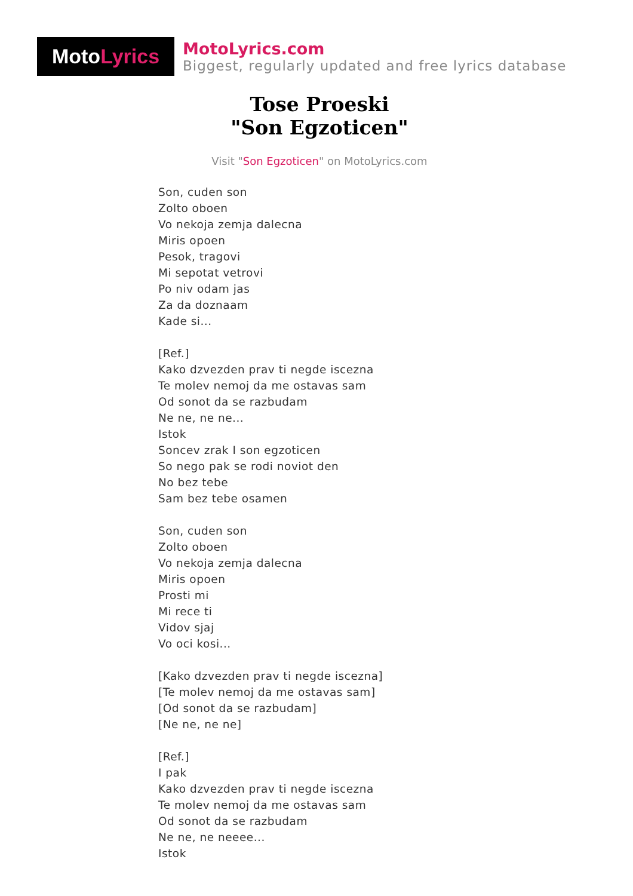Moto Lyrics
MotoLyrics.com
Biggest, regularly updated and free lyrics database
Tose Proeski
"Son Egzoticen"
Visit "Son Egzoticen" on MotoLyrics.com
Son, cuden son
Zolto oboen
Vo nekoja zemja dalecna
Miris opoen
Pesok, tragovi
Mi sepotat vetrovi
Po niv odam jas
Za da doznaam
Kade si...
[Ref.]
Kako dzvezden prav ti negde iscezna
Te molev nemoj da me ostavas sam
Od sonot da se razbudam
Ne ne, ne ne...
Istok
Soncev zrak I son egzoticen
So nego pak se rodi noviot den
No bez tebe
Sam bez tebe osamen
Son, cuden son
Zolto oboen
Vo nekoja zemja dalecna
Miris opoen
Prosti mi
Mi rece ti
Vidov sjaj
Vo oci kosi...
[Kako dzvezden prav ti negde iscezna]
[Te molev nemoj da me ostavas sam]
[Od sonot da se razbudam]
[Ne ne, ne ne]
[Ref.]
I pak
Kako dzvezden prav ti negde iscezna
Te molev nemoj da me ostavas sam
Od sonot da se razbudam
Ne ne, ne neeee...
Istok